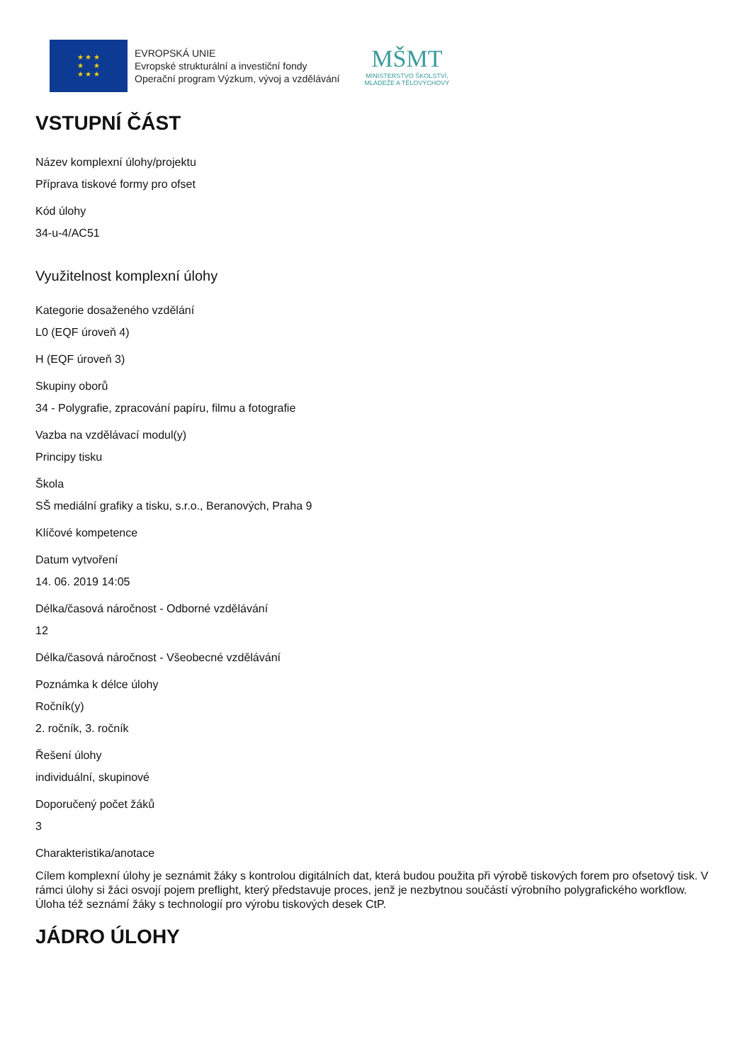★ ★ ★
★ ★
★ ★ ★
EVROPSKÁ UNIE
Evropské strukturální a investiční fondy
Operační program Výzkum, vývoj a vzdělávání
MŠMT
MINISTERSTVO ŠKOLSTVÍ,
MLÁDEŽE A TĚLOVÝCHOVY
VSTUPNÍ ČÁST
Název komplexní úlohy/projektu
Příprava tiskové formy pro ofset
Kód úlohy
34-u-4/AC51
Využitelnost komplexní úlohy
Kategorie dosaženého vzdělání
L0 (EQF úroveň 4)
H (EQF úroveň 3)
Skupiny oborů
34 - Polygrafie, zpracování papíru, filmu a fotografie
Vazba na vzdělávací modul(y)
Principy tisku
Škola
SŠ mediální grafiky a tisku, s.r.o., Beranových, Praha 9
Klíčové kompetence
Datum vytvoření
14. 06. 2019 14:05
Délka/časová náročnost - Odborné vzdělávání
12
Délka/časová náročnost - Všeobecné vzdělávání
Poznámka k délce úlohy
Ročník(y)
2. ročník, 3. ročník
Řešení úlohy
individuální, skupinové
Doporučený počet žáků
3
Charakteristika/anotace
Cílem komplexní úlohy je seznámit žáky s kontrolou digitálních dat, která budou použita při výrobě tiskových forem pro ofsetový tisk. V rámci úlohy si žáci osvojí pojem preflight, který představuje proces, jenž je nezbytnou součástí výrobního polygrafického workflow. Úloha též seznámí žáky s technologií pro výrobu tiskových desek CtP.
JÁDRO ÚLOHY